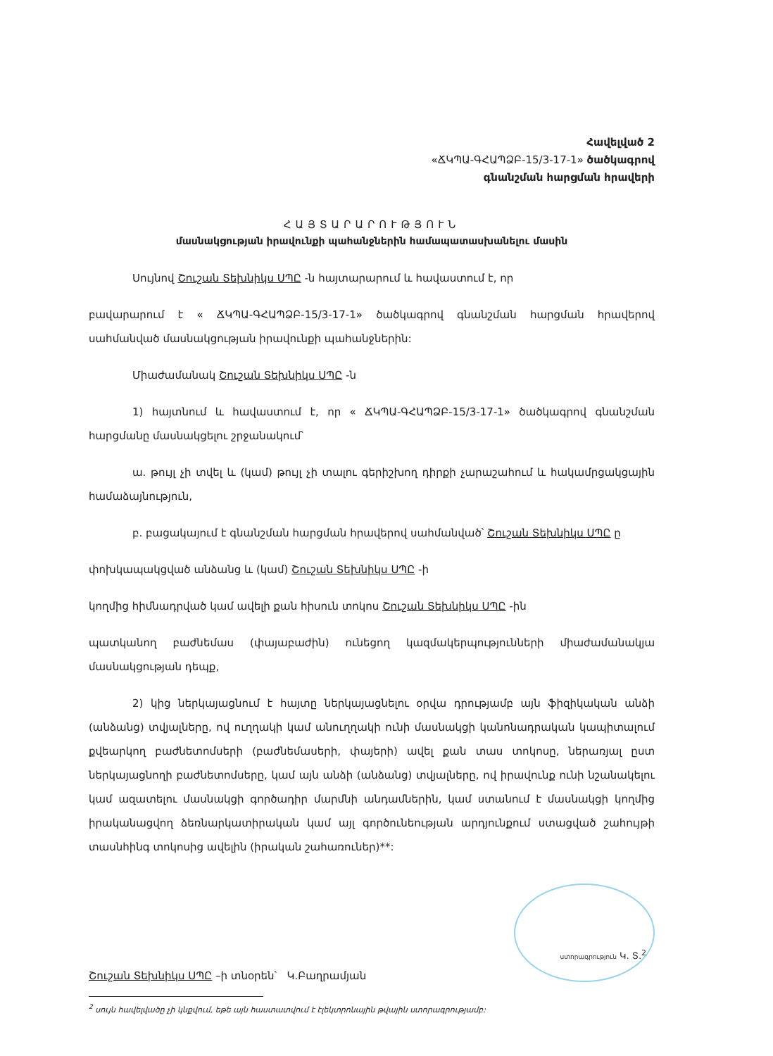Հավելված 2
«ՃԿՊԱ-ԳՀԱՊՁԲ-15/3-17-1» ծածկագրով
գնանշման հարցման հրավերի
ՀԱՅՏԱՐԱՐՈՒԹՅՈՒՆ
մասնակցության իրավունքի պահանջներին համապատասխանելու մասին
Սույնով Շուշան Տեխնիկս ՍՊԸ -ն հայտարարում և հավաստում է, որ
բավարարում է « ՃԿՊԱ-ԳՀԱՊՁԲ-15/3-17-1» ծածկագրով գնանշման հարցման հրավերով սահմանված մասնակցության իրավունքի պահանջներին:
Միաժամանակ Շուշան Տեխնիկս ՍՊԸ -ն
1) հայտնում և հավաստում է, որ « ՃԿՊԱ-ԳՀԱՊՁԲ-15/3-17-1» ծածկագրով գնանշման հարցմանը մասնակցելու շրջանակում՝
ա. թույլ չի տվել և (կամ) թույլ չի տալու գերիշխող դիրքի չարաշահում և հակամրցակցային համաձայնություն,
բ. բացակայում է գնանշման հարցման հրավերով սահմանված՝ Շուշան Տեխնիկս ՍՊԸ ը
փոխկապակցված անձանց և (կամ) Շուշան Տեխնիկս ՍՊԸ -ի
կողմից հիմնադրված կամ ավելի քան հիսուն տոկոս Շուշան Տեխնիկս ՍՊԸ -ին
պատկանող բաժնեմաս (փայաբաժին) ունեցող կազմակերպությունների միաժամանակյա մասնակցության դեպք,
2) կից ներկայացնում է հայտը ներկայացնելու օրվա դրությամբ այն ֆիզիկական անձի (անձանց) տվյալները, ով ուղղակի կամ անուղղակի ունի մասնակցի կանոնադրական կապիտալում քվեարկող բաժնետոմսերի (բաժնեմասերի, փայերի) ավել քան տաս տոկոսը, ներառյալ ըստ ներկայացնողի բաժնետոմսերը, կամ այն անձի (անձանց) տվյալները, ով իրավունք ունի նշանակելու կամ ազատելու մասնակցի գործադիր մարմնի անդամներին, կամ ստանում է մասնակցի կողմից իրականացվող ձեռնարկատիրական կամ այլ գործունեության արդյունքում ստացված շահույթի տասնհինգ տոկոսից ավելին (իրական շահառուներ)**:
Շուշան Տեխնիկս ՍՊԸ –ի տնօրեն՝ Կ.Բաղրամյան
ստորագրություն Կ. Տ.<sup>2</sup>
<sup>2</sup> սույն հավելվածը չի կնքվում, եթե այն հաստատվում է էլեկտրոնային թվային ստորագրությամբ: